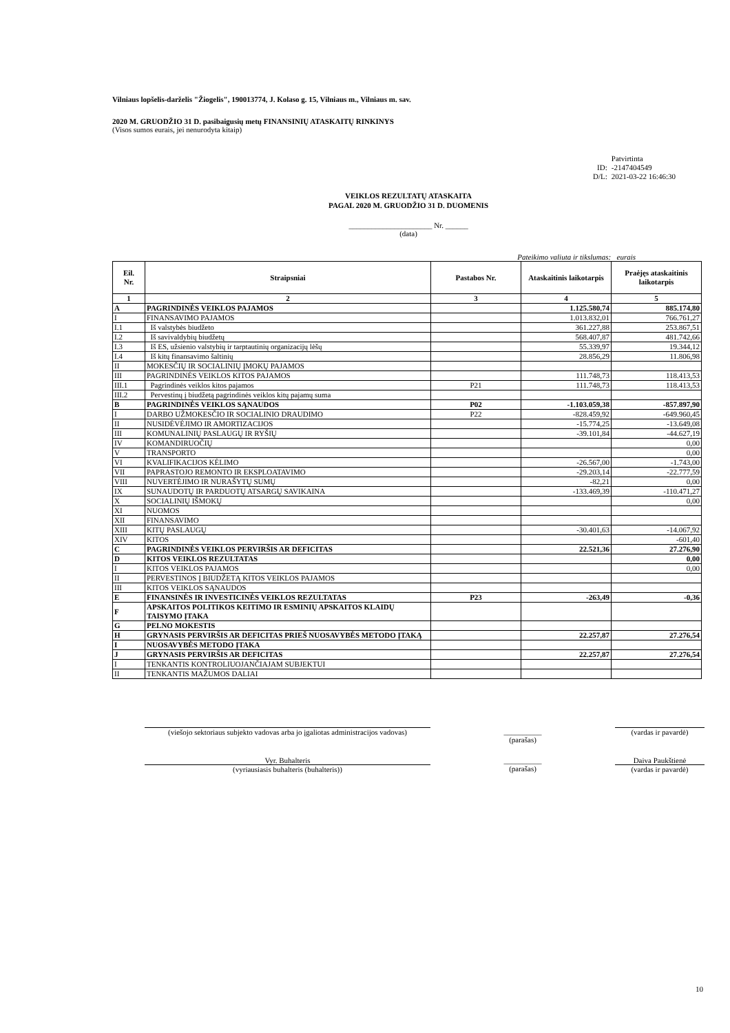Vilniaus lopšelis-darželis "Žiogelis", 190013774, J. Kolaso g. 15, Vilniaus m., Vilniaus m. sav.
2020 M. GRUODŽIO 31 D. pasibaigusių metų FINANSINIŲ ATASKAITŲ RINKINYS
(Visos sumos eurais, jei nenurodyta kitaip)
| | Patvirtinta |
| ID: | -2147404549 |
| D/L: | 2021-03-22 16:46:30 |
VEIKLOS REZULTATŲ ATASKAITA
PAGAL 2020 M. GRUODŽIO 31 D. DUOMENIS
______________________ Nr. ______
(data)
Pateikimo valiuta ir tikslumas: eurais
| Eil. Nr. | Straipsniai | Pastabos Nr. | Ataskaitinis laikotarpis | Praėjęs ataskaitinis laikotarpis |
| --- | --- | --- | --- | --- |
| 1 | 2 | 3 | 4 | 5 |
| A | PAGRINDINĖS VEIKLOS PAJAMOS | | 1.125.580,74 | 885.174,80 |
| I | FINANSAVIMO PAJAMOS | | 1.013.832,01 | 766.761,27 |
| I.1 | Iš valstybės biudžeto | | 361.227,88 | 253.867,51 |
| I.2 | Iš savivaldybių biudžetų | | 568.407,87 | 481.742,66 |
| I.3 | Iš ES, užsienio valstybių ir tarptautinių organizacijų lėšų | | 55.339,97 | 19.344,12 |
| I.4 | Iš kitų finansavimo šaltinių | | 28.856,29 | 11.806,98 |
| II | MOKESČIŲ IR SOCIALINIŲ ĮMOKŲ PAJAMOS | | | |
| III | PAGRINDINĖS VEIKLOS KITOS PAJAMOS | | 111.748,73 | 118.413,53 |
| III.1 | Pagrindinės veiklos kitos pajamos | P21 | 111.748,73 | 118.413,53 |
| III.2 | Pervestinų į biudžetą pagrindinės veiklos kitų pajamų suma | | | |
| B | PAGRINDINĖS VEIKLOS SĄNAUDOS | P02 | -1.103.059,38 | -857.897,90 |
| I | DARBO UŽMOKESČIO IR SOCIALINIO DRAUDIMO | P22 | -828.459,92 | -649.960,45 |
| II | NUSIDĖVĖJIMO IR AMORTIZACIJOS | | -15.774,25 | -13.649,08 |
| III | KOMUNALINIŲ PASLAUGŲ IR RYŠIŲ | | -39.101,84 | -44.627,19 |
| IV | KOMANDIRUOČIŲ | | | 0,00 |
| V | TRANSPORTO | | | 0,00 |
| VI | KVALIFIKACIJOS KĖLIMO | | -26.567,00 | -1.743,00 |
| VII | PAPRASTOJO REMONTO IR EKSPLOATAVIMO | | -29.203,14 | -22.777,59 |
| VIII | NUVERTĖJIMO IR NURAŠYTŲ SUMŲ | | -82,21 | 0,00 |
| IX | SUNAUDOTŲ IR PARDUOTŲ ATSARGŲ SAVIKAINA | | -133.469,39 | -110.471,27 |
| X | SOCIALINIŲ IŠMOKŲ | | | 0,00 |
| XI | NUOMOS | | | |
| XII | FINANSAVIMO | | | |
| XIII | KITŲ PASLAUGŲ | | -30.401,63 | -14.067,92 |
| XIV | KITOS | | | -601,40 |
| C | PAGRINDINĖS VEIKLOS PERVIRŠIS AR DEFICITAS | | 22.521,36 | 27.276,90 |
| D | KITOS VEIKLOS REZULTATAS | | | 0,00 |
| I | KITOS VEIKLOS PAJAMOS | | | 0,00 |
| II | PERVESTINOS Į BIUDŽETĄ KITOS VEIKLOS PAJAMOS | | | |
| III | KITOS VEIKLOS SĄNAUDOS | | | |
| E | FINANSINĖS IR INVESTICINĖS VEIKLOS REZULTATAS | P23 | -263,49 | -0,36 |
| F | APSKAITOS POLITIKOS KEITIMO IR ESMINIŲ APSKAITOS KLAIDŲ TAISYMO ĮTAKA | | | |
| G | PELNO MOKESTIS | | | |
| H | GRYNASIS PERVIRŠIS AR DEFICITAS PRIEŠ NUOSAVYBĖS METODO ĮTAKĄ | | 22.257,87 | 27.276,54 |
| I | NUOSAVYBĖS METODO ĮTAKA | | | |
| J | GRYNASIS PERVIRŠIS AR DEFICITAS | | 22.257,87 | 27.276,54 |
| I | TENKANTIS KONTROLIUOJANČIAJAM SUBJEKTUI | | | |
| II | TENKANTIS MAŽUMOS DALIAI | | | |
(viešojo sektoriaus subjekto vadovas arba jo įgaliotas administracijos vadovas)
__________
(parašas)
(vardas ir pavardė)
Vyr. Buhalteris
(vyriausiasis buhalteris (buhalteris))
__________
(parašas)
Daiva Paukštienė
(vardas ir pavardė)
10